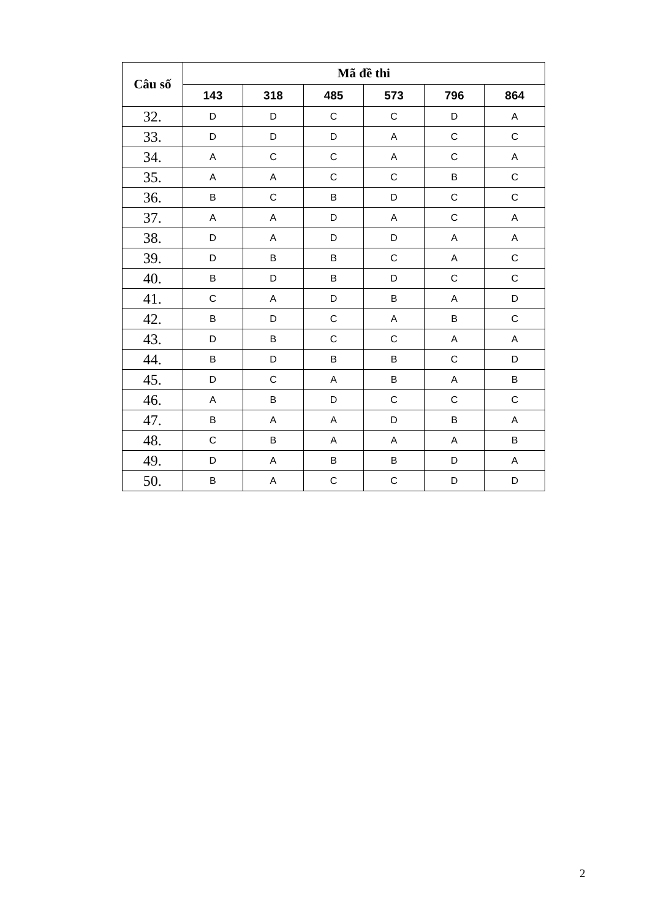| Câu số | Mã đề thi | | | | | |
| --- | --- | --- | --- | --- | --- | --- |
| | 143 | 318 | 485 | 573 | 796 | 864 |
| 32. | D | D | C | C | D | A |
| 33. | D | D | D | A | C | C |
| 34. | A | C | C | A | C | A |
| 35. | A | A | C | C | B | C |
| 36. | B | C | B | D | C | C |
| 37. | A | A | D | A | C | A |
| 38. | D | A | D | D | A | A |
| 39. | D | B | B | C | A | C |
| 40. | B | D | B | D | C | C |
| 41. | C | A | D | B | A | D |
| 42. | B | D | C | A | B | C |
| 43. | D | B | C | C | A | A |
| 44. | B | D | B | B | C | D |
| 45. | D | C | A | B | A | B |
| 46. | A | B | D | C | C | C |
| 47. | B | A | A | D | B | A |
| 48. | C | B | A | A | A | B |
| 49. | D | A | B | B | D | A |
| 50. | B | A | C | C | D | D |
2